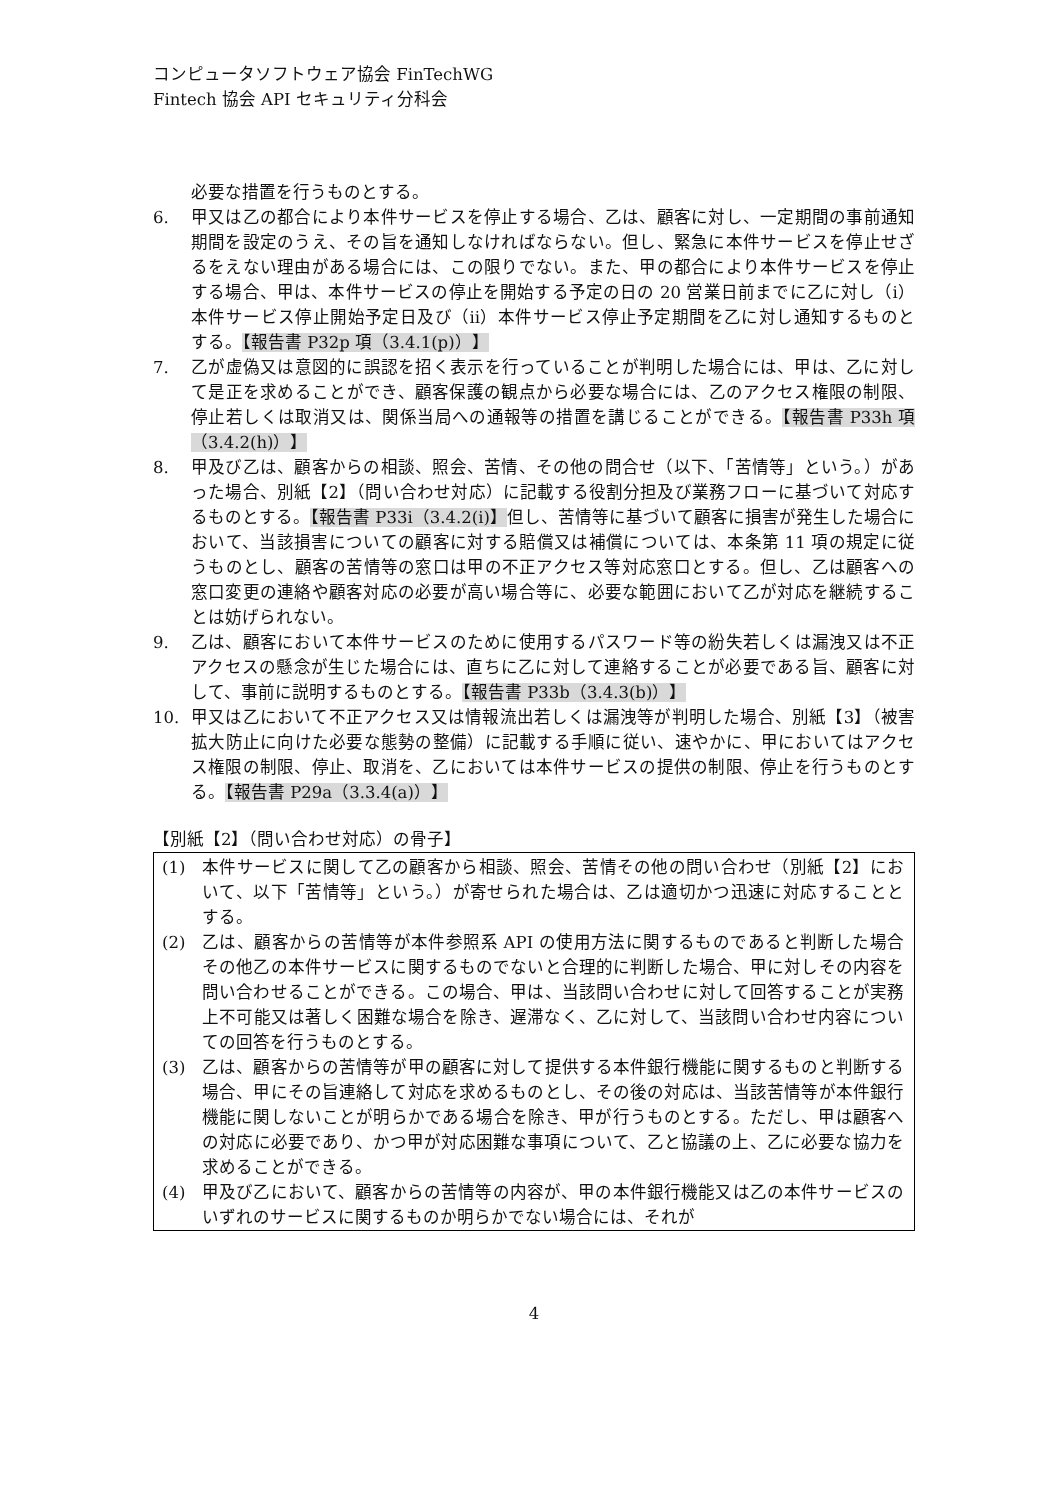コンピュータソフトウェア協会 FinTechWG
Fintech 協会 API セキュリティ分科会
必要な措置を行うものとする。
6. 甲又は乙の都合により本件サービスを停止する場合、乙は、顧客に対し、一定期間の事前通知期間を設定のうえ、その旨を通知しなければならない。但し、緊急に本件サービスを停止せざるをえない理由がある場合には、この限りでない。また、甲の都合により本件サービスを停止する場合、甲は、本件サービスの停止を開始する予定の日の 20 営業日前までに乙に対し（ⅰ）本件サービス停止開始予定日及び（ⅱ）本件サービス停止予定期間を乙に対し通知するものとする。【報告書 P32p 項（3.4.1(p)）】
7. 乙が虚偽又は意図的に誤認を招く表示を行っていることが判明した場合には、甲は、乙に対して是正を求めることができ、顧客保護の観点から必要な場合には、乙のアクセス権限の制限、停止若しくは取消又は、関係当局への通報等の措置を講じることができる。【報告書 P33h 項（3.4.2(h)）】
8. 甲及び乙は、顧客からの相談、照会、苦情、その他の問合せ（以下、「苦情等」という。）があった場合、別紙【2】（問い合わせ対応）に記載する役割分担及び業務フローに基づいて対応するものとする。【報告書 P33i（3.4.2(i)】但し、苦情等に基づいて顧客に損害が発生した場合において、当該損害についての顧客に対する賠償又は補償については、本条第 11 項の規定に従うものとし、顧客の苦情等の窓口は甲の不正アクセス等対応窓口とする。但し、乙は顧客への窓口変更の連絡や顧客対応の必要が高い場合等に、必要な範囲において乙が対応を継続することは妨げられない。
9. 乙は、顧客において本件サービスのために使用するパスワード等の紛失若しくは漏洩又は不正アクセスの懸念が生じた場合には、直ちに乙に対して連絡することが必要である旨、顧客に対して、事前に説明するものとする。【報告書 P33b（3.4.3(b)）】
10. 甲又は乙において不正アクセス又は情報流出若しくは漏洩等が判明した場合、別紙【3】（被害拡大防止に向けた必要な態勢の整備）に記載する手順に従い、速やかに、甲においてはアクセス権限の制限、停止、取消を、乙においては本件サービスの提供の制限、停止を行うものとする。【報告書 P29a（3.3.4(a)）】
【別紙【2】（問い合わせ対応）の骨子】
(1) 本件サービスに関して乙の顧客から相談、照会、苦情その他の問い合わせ（別紙【2】において、以下「苦情等」という。）が寄せられた場合は、乙は適切かつ迅速に対応することとする。
(2) 乙は、顧客からの苦情等が本件参照系 API の使用方法に関するものであると判断した場合その他乙の本件サービスに関するものでないと合理的に判断した場合、甲に対しその内容を問い合わせることができる。この場合、甲は、当該問い合わせに対して回答することが実務上不可能又は著しく困難な場合を除き、遅滞なく、乙に対して、当該問い合わせ内容についての回答を行うものとする。
(3) 乙は、顧客からの苦情等が甲の顧客に対して提供する本件銀行機能に関するものと判断する場合、甲にその旨連絡して対応を求めるものとし、その後の対応は、当該苦情等が本件銀行機能に関しないことが明らかである場合を除き、甲が行うものとする。ただし、甲は顧客への対応に必要であり、かつ甲が対応困難な事項について、乙と協議の上、乙に必要な協力を求めることができる。
(4) 甲及び乙において、顧客からの苦情等の内容が、甲の本件銀行機能又は乙の本件サービスのいずれのサービスに関するものか明らかでない場合には、それが
4